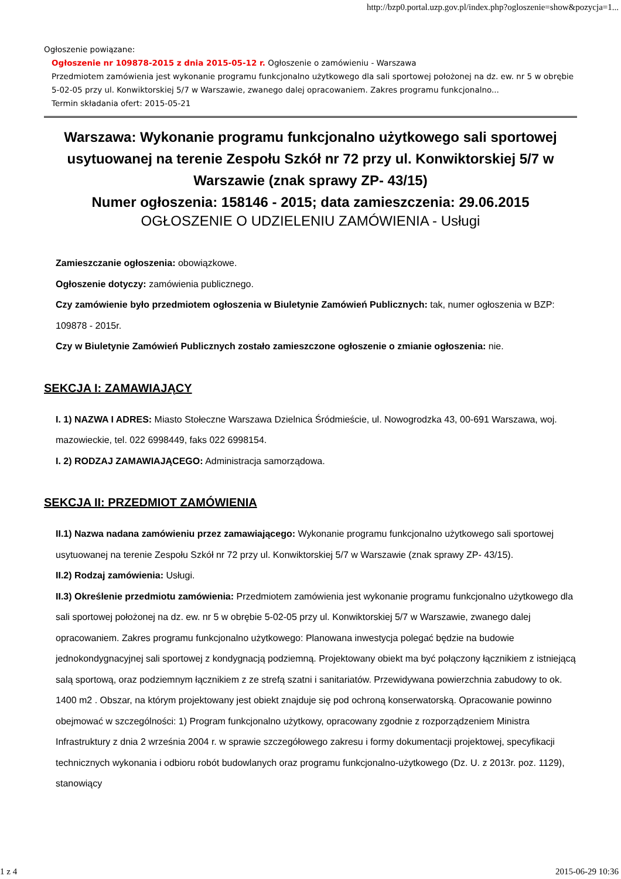http://bzp0.portal.uzp.gov.pl/index.php?ogloszenie=show&pozycja=1...
Ogłoszenie powiązane:
Ogłoszenie nr 109878-2015 z dnia 2015-05-12 r. Ogłoszenie o zamówieniu - Warszawa
Przedmiotem zamówienia jest wykonanie programu funkcjonalno użytkowego dla sali sportowej położonej na dz. ew. nr 5 w obrębie 5-02-05 przy ul. Konwiktorskiej 5/7 w Warszawie, zwanego dalej opracowaniem. Zakres programu funkcjonalno...
Termin składania ofert: 2015-05-21
Warszawa: Wykonanie programu funkcjonalno użytkowego sali sportowej usytuowanej na terenie Zespołu Szkół nr 72 przy ul. Konwiktorskiej 5/7 w Warszawie (znak sprawy ZP- 43/15)
Numer ogłoszenia: 158146 - 2015; data zamieszczenia: 29.06.2015
OGŁOSZENIE O UDZIELENIU ZAMÓWIENIA - Usługi
Zamieszczanie ogłoszenia: obowiązkowe.
Ogłoszenie dotyczy: zamówienia publicznego.
Czy zamówienie było przedmiotem ogłoszenia w Biuletynie Zamówień Publicznych: tak, numer ogłoszenia w BZP: 109878 - 2015r.
Czy w Biuletynie Zamówień Publicznych zostało zamieszczone ogłoszenie o zmianie ogłoszenia: nie.
SEKCJA I: ZAMAWIAJĄCY
I. 1) NAZWA I ADRES: Miasto Stołeczne Warszawa Dzielnica Śródmieście, ul. Nowogrodzka 43, 00-691 Warszawa, woj. mazowieckie, tel. 022 6998449, faks 022 6998154.
I. 2) RODZAJ ZAMAWIAJĄCEGO: Administracja samorządowa.
SEKCJA II: PRZEDMIOT ZAMÓWIENIA
II.1) Nazwa nadana zamówieniu przez zamawiającego: Wykonanie programu funkcjonalno użytkowego sali sportowej usytuowanej na terenie Zespołu Szkół nr 72 przy ul. Konwiktorskiej 5/7 w Warszawie (znak sprawy ZP- 43/15).
II.2) Rodzaj zamówienia: Usługi.
II.3) Określenie przedmiotu zamówienia: Przedmiotem zamówienia jest wykonanie programu funkcjonalno użytkowego dla sali sportowej położonej na dz. ew. nr 5 w obrębie 5-02-05 przy ul. Konwiktorskiej 5/7 w Warszawie, zwanego dalej opracowaniem. Zakres programu funkcjonalno użytkowego: Planowana inwestycja polegać będzie na budowie jednokondygnacyjnej sali sportowej z kondygnacją podziemną. Projektowany obiekt ma być połączony łącznikiem z istniejącą salą sportową, oraz podziemnym łącznikiem z ze strefą szatni i sanitariatów. Przewidywana powierzchnia zabudowy to ok. 1400 m2 . Obszar, na którym projektowany jest obiekt znajduje się pod ochroną konserwatorską. Opracowanie powinno obejmować w szczególności: 1) Program funkcjonalno użytkowy, opracowany zgodnie z rozporządzeniem Ministra Infrastruktury z dnia 2 września 2004 r. w sprawie szczegółowego zakresu i formy dokumentacji projektowej, specyfikacji technicznych wykonania i odbioru robót budowlanych oraz programu funkcjonalno-użytkowego (Dz. U. z 2013r. poz. 1129), stanowiący
1 z 4 2015-06-29 10:36